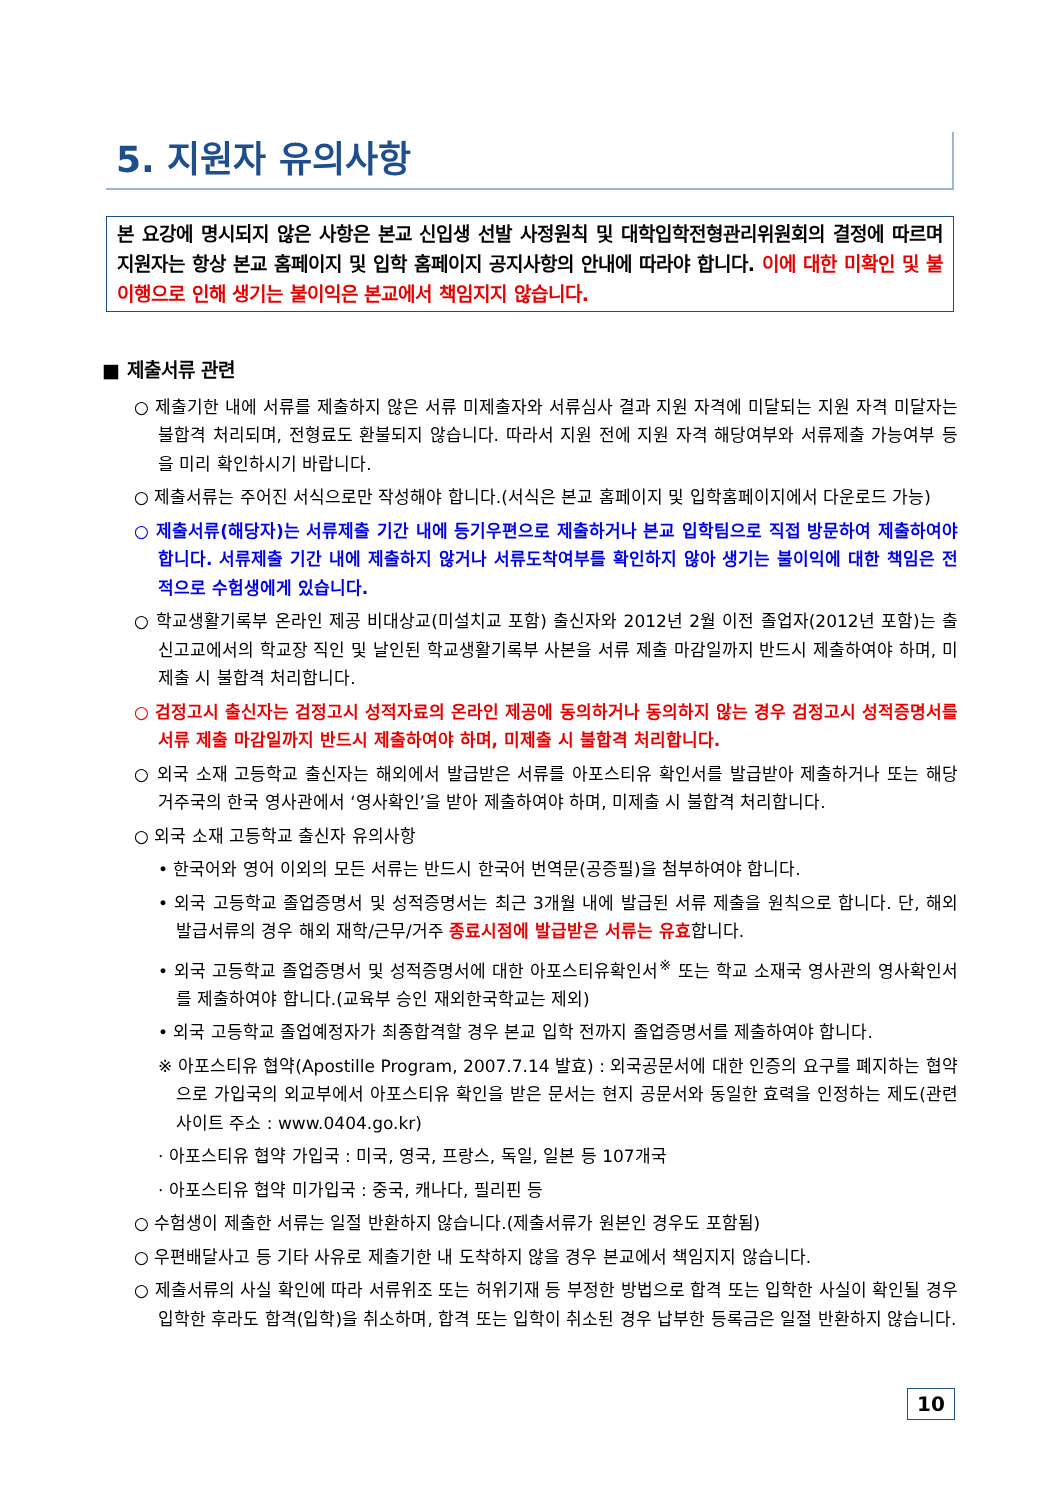5. 지원자 유의사항
본 요강에 명시되지 않은 사항은 본교 신입생 선발 사정원칙 및 대학입학전형관리위원회의 결정에 따르며 지원자는 항상 본교 홈페이지 및 입학 홈페이지 공지사항의 안내에 따라야 합니다. 이에 대한 미확인 및 불이행으로 인해 생기는 불이익은 본교에서 책임지지 않습니다.
■ 제출서류 관련
○ 제출기한 내에 서류를 제출하지 않은 서류 미제출자와 서류심사 결과 지원 자격에 미달되는 지원 자격 미달자는 불합격 처리되며, 전형료도 환불되지 않습니다. 따라서 지원 전에 지원 자격 해당여부와 서류제출 가능여부 등을 미리 확인하시기 바랍니다.
○ 제출서류는 주어진 서식으로만 작성해야 합니다.(서식은 본교 홈페이지 및 입학홈페이지에서 다운로드 가능)
○ 제출서류(해당자)는 서류제출 기간 내에 등기우편으로 제출하거나 본교 입학팀으로 직접 방문하여 제출하여야 합니다. 서류제출 기간 내에 제출하지 않거나 서류도착여부를 확인하지 않아 생기는 불이익에 대한 책임은 전적으로 수험생에게 있습니다.
○ 학교생활기록부 온라인 제공 비대상교(미설치교 포함) 출신자와 2012년 2월 이전 졸업자(2012년 포함)는 출신고교에서의 학교장 직인 및 날인된 학교생활기록부 사본을 서류 제출 마감일까지 반드시 제출하여야 하며, 미제출 시 불합격 처리합니다.
○ 검정고시 출신자는 검정고시 성적자료의 온라인 제공에 동의하거나 동의하지 않는 경우 검정고시 성적증명서를 서류 제출 마감일까지 반드시 제출하여야 하며, 미제출 시 불합격 처리합니다.
○ 외국 소재 고등학교 출신자는 해외에서 발급받은 서류를 아포스티유 확인서를 발급받아 제출하거나 또는 해당 거주국의 한국 영사관에서 ‘영사확인’을 받아 제출하여야 하며, 미제출 시 불합격 처리합니다.
○ 외국 소재 고등학교 출신자 유의사항
• 한국어와 영어 이외의 모든 서류는 반드시 한국어 번역문(공증필)을 첨부하여야 합니다.
• 외국 고등학교 졸업증명서 및 성적증명서는 최근 3개월 내에 발급된 서류 제출을 원칙으로 합니다. 단, 해외발급서류의 경우 해외 재학/근무/거주 종료시점에 발급받은 서류는 유효합니다.
• 외국 고등학교 졸업증명서 및 성적증명서에 대한 아포스티유확인서<sup>※</sup> 또는 학교 소재국 영사관의 영사확인서를 제출하여야 합니다.(교육부 승인 재외한국학교는 제외)
• 외국 고등학교 졸업예정자가 최종합격할 경우 본교 입학 전까지 졸업증명서를 제출하여야 합니다.
※ 아포스티유 협약(Apostille Program, 2007.7.14 발효) : 외국공문서에 대한 인증의 요구를 폐지하는 협약으로 가입국의 외교부에서 아포스티유 확인을 받은 문서는 현지 공문서와 동일한 효력을 인정하는 제도(관련 사이트 주소 : www.0404.go.kr)
· 아포스티유 협약 가입국 : 미국, 영국, 프랑스, 독일, 일본 등 107개국
· 아포스티유 협약 미가입국 : 중국, 캐나다, 필리핀 등
○ 수험생이 제출한 서류는 일절 반환하지 않습니다.(제출서류가 원본인 경우도 포함됨)
○ 우편배달사고 등 기타 사유로 제출기한 내 도착하지 않을 경우 본교에서 책임지지 않습니다.
○ 제출서류의 사실 확인에 따라 서류위조 또는 허위기재 등 부정한 방법으로 합격 또는 입학한 사실이 확인될 경우 입학한 후라도 합격(입학)을 취소하며, 합격 또는 입학이 취소된 경우 납부한 등록금은 일절 반환하지 않습니다.
10